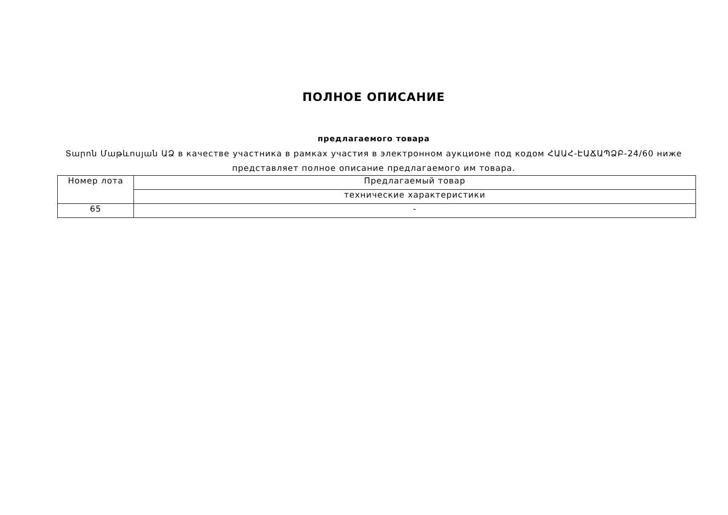ПОЛНОЕ ОПИСАНИЕ
предлагаемого товара
Տարոն Մաթևոսյան ԱՁ в качестве участника в рамках участия в электронном аукционе под кодом ՀԱԱՀ-ԷԱՃԱՊՁԲ-24/60 ниже представляет полное описание предлагаемого им товара.
| Номер лота | Предлагаемый товар |
| --- | --- |
| | технические характеристики |
| 65 | - |